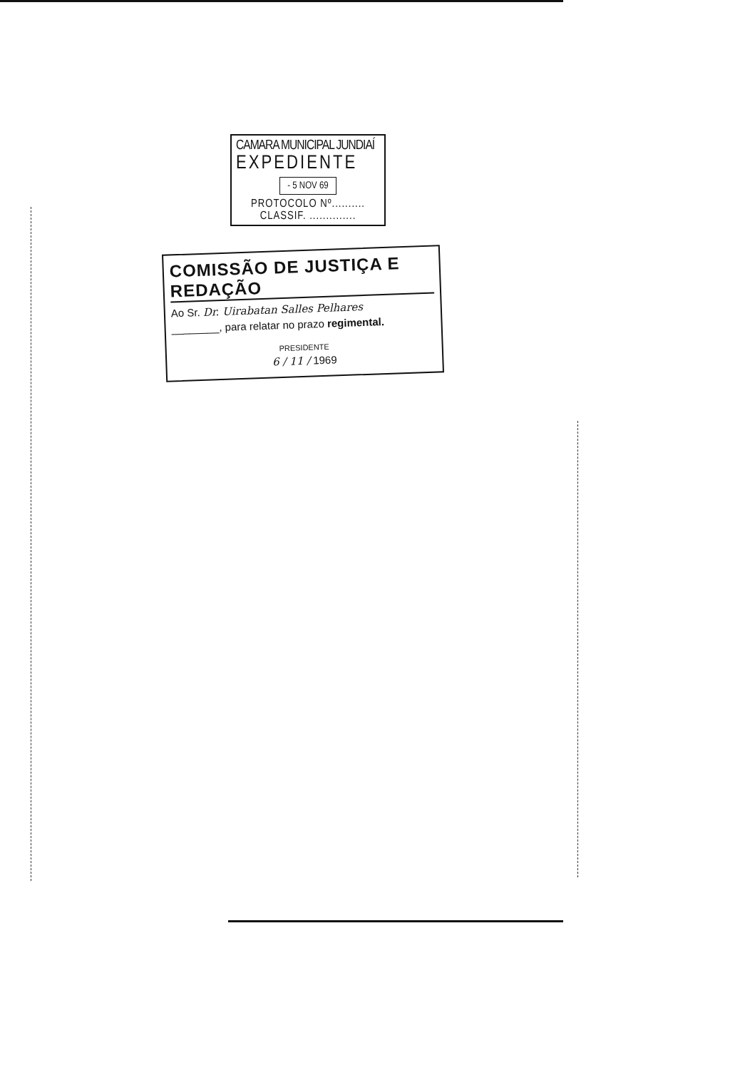CAMARA MUNICIPAL JUNDIAÍ
EXPEDIENTE
- 5 NOV 69
PROTOCOLO Nº..........
CLASSIF. ..............
COMISSÃO DE JUSTIÇA E REDAÇÃO
Ao Sr. Dr. Uirabatan Salles Pelhares
________, para relatar no prazo regimental.
PRESIDENTE
6 / 11 / 1969